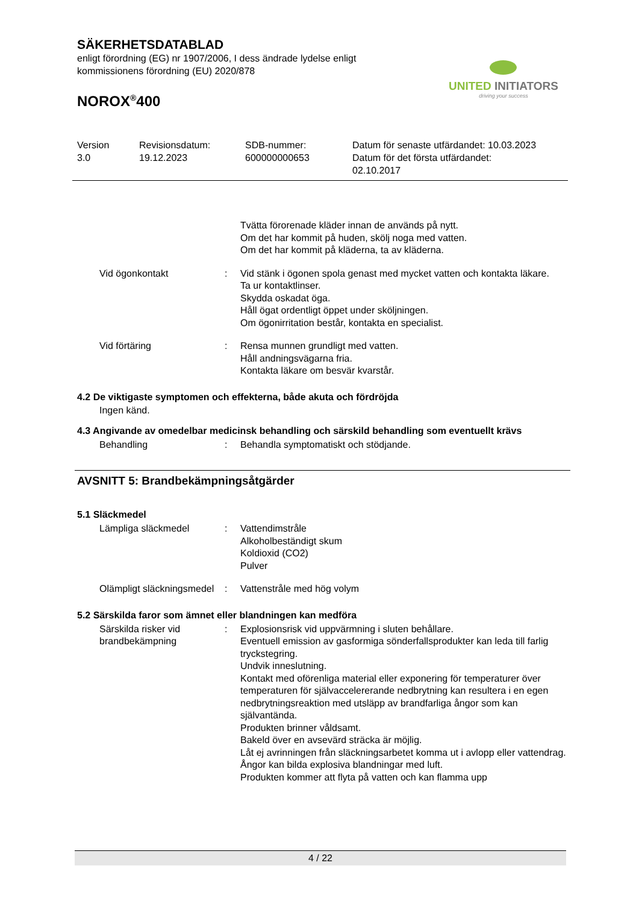UNITED INITIATORS
driving your success
SÄKERHETSDATABLAD
enligt förordning (EG) nr 1907/2006, I dess ändrade lydelse enligt
kommissionens förordning (EU) 2020/878
NOROX<sup>®</sup>400
Version
3.0
Revisionsdatum:
19.12.2023
SDB-nummer:
600000000653
Datum för senaste utfärdandet: 10.03.2023
Datum för det första utfärdandet:
02.10.2017
Tvätta förorenade kläder innan de används på nytt.
Om det har kommit på huden, skölj noga med vatten.
Om det har kommit på kläderna, ta av kläderna.
Vid ögonkontakt : Vid stänk i ögonen spola genast med mycket vatten och kontakta läkare.
Ta ur kontaktlinser.
Skydda oskadat öga.
Håll ögat ordentligt öppet under sköljningen.
Om ögonirritation består, kontakta en specialist.
Vid förtäring : Rensa munnen grundligt med vatten.
Håll andningsvägarna fria.
Kontakta läkare om besvär kvarstår.
4.2 De viktigaste symptomen och effekterna, både akuta och fördröjda
Ingen känd.
4.3 Angivande av omedelbar medicinsk behandling och särskild behandling som eventuellt krävs
Behandling : Behandla symptomatiskt och stödjande.
AVSNITT 5: Brandbekämpningsåtgärder
5.1 Släckmedel
Lämpliga släckmedel : Vattendimstråle
Alkoholbeständigt skum
Koldioxid (CO2)
Pulver
Olämpligt släckningsmedel : Vattenstråle med hög volym
5.2 Särskilda faror som ämnet eller blandningen kan medföra
Särskilda risker vid brandbekämpning
: Explosionsrisk vid uppvärmning i sluten behållare.
Eventuell emission av gasformiga sönderfallsprodukter kan leda till farlig tryckstegring.
Undvik inneslutning.
Kontakt med oförenliga material eller exponering för temperaturer över temperaturen för självaccelererande nedbrytning kan resultera i en egen nedbrytningsreaktion med utsläpp av brandfarliga ångor som kan självantända.
Produkten brinner våldsamt.
Bakeld över en avsevärd sträcka är möjlig.
Låt ej avrinningen från släckningsarbetet komma ut i avlopp eller vattendrag.
Ångor kan bilda explosiva blandningar med luft.
Produkten kommer att flyta på vatten och kan flamma upp
4 / 22